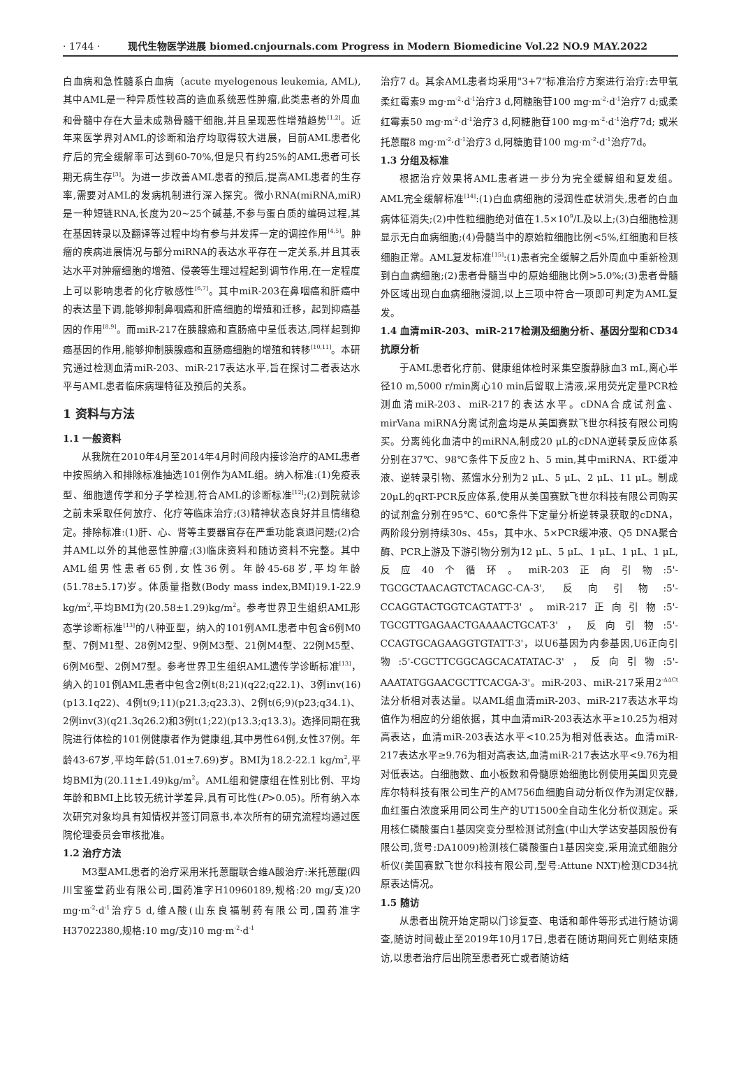· 1744 · 现代生物医学进展 biomed.cnjournals.com Progress in Modern Biomedicine Vol.22 NO.9 MAY.2022
白血病和急性髓系白血病（acute myelogenous leukemia, AML),其中AML是一种异质性较高的造血系统恶性肿瘤,此类患者的外周血和骨髓中存在大量未成熟骨髓干细胞,并且呈现恶性增殖趋势<sup>[1,2]</sup>。近年来医学界对AML的诊断和治疗均取得较大进展，目前AML患者化疗后的完全缓解率可达到60-70%,但是只有约25%的AML患者可长期无病生存<sup>[3]</sup>。为进一步改善AML患者的预后,提高AML患者的生存率,需要对AML的发病机制进行深入探究。微小RNA(miRNA,miR)是一种短链RNA,长度为20~25个碱基,不参与蛋白质的编码过程,其在基因转录以及翻译等过程中均有参与并发挥一定的调控作用<sup>[4,5]</sup>。肿瘤的疾病进展情况与部分miRNA的表达水平存在一定关系,并且其表达水平对肿瘤细胞的增殖、侵袭等生理过程起到调节作用,在一定程度上可以影响患者的化疗敏感性<sup>[6,7]</sup>。其中miR-203在鼻咽癌和肝癌中的表达量下调,能够抑制鼻咽癌和肝癌细胞的增殖和迁移，起到抑癌基因的作用<sup>[8,9]</sup>。而miR-217在胰腺癌和直肠癌中呈低表达,同样起到抑癌基因的作用,能够抑制胰腺癌和直肠癌细胞的增殖和转移<sup>[10,11]</sup>。本研究通过检测血清miR-203、miR-217表达水平,旨在探讨二者表达水平与AML患者临床病理特征及预后的关系。
1 资料与方法
1.1 一般资料
从我院在2010年4月至2014年4月时间段内接诊治疗的AML患者中按照纳入和排除标准抽选101例作为AML组。纳入标准:(1)免疫表型、细胞遗传学和分子学检测,符合AML的诊断标准<sup>[12]</sup>;(2)到院就诊之前未采取任何放疗、化疗等临床治疗;(3)精神状态良好并且情绪稳定。排除标准:(1)肝、心、肾等主要器官存在严重功能衰退问题;(2)合并AML以外的其他恶性肿瘤;(3)临床资料和随访资料不完整。其中AML组男性患者65例,女性36例。年龄45-68岁,平均年龄(51.78±5.17)岁。体质量指数(Body mass index,BMI)19.1-22.9 kg/m<sup>2</sup>,平均BMI为(20.58±1.29)kg/m<sup>2</sup>。参考世界卫生组织AML形态学诊断标准<sup>[13]</sup>的八种亚型，纳入的101例AML患者中包含6例M0型、7例M1型、28例M2型、9例M3型、21例M4型、22例M5型、6例M6型、2例M7型。参考世界卫生组织AML遗传学诊断标准<sup>[13]</sup>，纳入的101例AML患者中包含2例t(8;21)(q22;q22.1)、3例inv(16)(p13.1q22)、4例t(9;11)(p21.3;q23.3)、2例t(6;9)(p23;q34.1)、2例inv(3)(q21.3q26.2)和3例t(1;22)(p13.3;q13.3)。选择同期在我院进行体检的101例健康者作为健康组,其中男性64例,女性37例。年龄43-67岁,平均年龄(51.01±7.69)岁。BMI为18.2-22.1 kg/m<sup>2</sup>,平均BMI为(20.11±1.49)kg/m<sup>2</sup>。AML组和健康组在性别比例、平均年龄和BMI上比较无统计学差异,具有可比性(P>0.05)。所有纳入本次研究对象均具有知情权并签订同意书,本次所有的研究流程均通过医院伦理委员会审核批准。
1.2 治疗方法
M3型AML患者的治疗采用米托蒽醌联合维A酸治疗:米托蒽醌(四川宝鉴堂药业有限公司,国药准字H10960189,规格:20 mg/支)20 mg·m<sup>-2</sup>·d<sup>-1</sup>治疗5 d,维A酸(山东良福制药有限公司,国药准字H37022380,规格:10 mg/支)10 mg·m<sup>-2</sup>·d<sup>-1</sup>
治疗7 d。其余AML患者均采用"3+7"标准治疗方案进行治疗:去甲氧柔红霉素9 mg·m<sup>-2</sup>·d<sup>-1</sup>治疗3 d,阿糖胞苷100 mg·m<sup>-2</sup>·d<sup>-1</sup>治疗7 d;或柔红霉素50 mg·m<sup>-2</sup>·d<sup>-1</sup>治疗3 d,阿糖胞苷100 mg·m<sup>-2</sup>·d<sup>-1</sup>治疗7d; 或米托蒽醌8 mg·m<sup>-2</sup>·d<sup>-1</sup>治疗3 d,阿糖胞苷100 mg·m<sup>-2</sup>·d<sup>-1</sup>治疗7d。
1.3 分组及标准
根据治疗效果将AML患者进一步分为完全缓解组和复发组。AML完全缓解标准<sup>[14]</sup>:(1)白血病细胞的浸润性症状消失,患者的白血病体征消失;(2)中性粒细胞绝对值在1.5×10<sup>9</sup>/L及以上;(3)白细胞检测显示无白血病细胞;(4)骨髓当中的原始粒细胞比例<5%,红细胞和巨核细胞正常。AML复发标准<sup>[15]</sup>:(1)患者完全缓解之后外周血中重新检测到白血病细胞;(2)患者骨髓当中的原始细胞比例>5.0%;(3)患者骨髓外区域出现白血病细胞浸润,以上三项中符合一项即可判定为AML复发。
1.4 血清miR-203、miR-217检测及细胞分析、基因分型和CD34抗原分析
于AML患者化疗前、健康组体检时采集空腹静脉血3 mL,离心半径10 m,5000 r/min离心10 min后留取上清液,采用荧光定量PCR检测血清miR-203、miR-217的表达水平。cDNA合成试剂盒、mirVana miRNA分离试剂盒均是从美国赛默飞世尔科技有限公司购买。分离纯化血清中的miRNA,制成20 μL的cDNA逆转录反应体系分别在37℃、98℃条件下反应2 h、5 min,其中miRNA、RT-缓冲液、逆转录引物、蒸馏水分别为2 μL、5 μL、2 μL、11 μL。制成20μL的qRT-PCR反应体系,使用从美国赛默飞世尔科技有限公司购买的试剂盒分别在95℃、60℃条件下定量分析逆转录获取的cDNA，两阶段分别持续30s、45s，其中水、5×PCR缓冲液、Q5 DNA聚合酶、PCR上游及下游引物分别为12 μL、5 μL、1 μL、1 μL、1 μL,反应40个循环。miR-203正向引物:5'-TGCGCTAACAGTCTACAGC-CA-3', 反向引物:5'-CCAGGTACTGGTCAGTATT-3'。miR-217正向引物:5'-TGCGTTGAGAACTGAAAACTGCAT-3'，反向引物:5'-CCAGTGCAGAAGGTGTATT-3'，以U6基因为内参基因,U6正向引物:5'-CGCTTCGGCAGCACATATAC-3'，反向引物:5'-AAATATGGAACGCTTCACGA-3'。miR-203、miR-217采用2<sup>-ΔΔCt</sup>法分析相对表达量。以AML组血清miR-203、miR-217表达水平均值作为相应的分组依据，其中血清miR-203表达水平≥10.25为相对高表达，血清miR-203表达水平<10.25为相对低表达。血清miR-217表达水平≥9.76为相对高表达,血清miR-217表达水平<9.76为相对低表达。白细胞数、血小板数和骨髓原始细胞比例使用美国贝克曼库尔特科技有限公司生产的AM756血细胞自动分析仪作为测定仪器,血红蛋白浓度采用同公司生产的UT1500全自动生化分析仪测定。采用核仁磷酸蛋白1基因突变分型检测试剂盒(中山大学达安基因股份有限公司,货号:DA1009)检测核仁磷酸蛋白1基因突变,采用流式细胞分析仪(美国赛默飞世尔科技有限公司,型号:Attune NXT)检测CD34抗原表达情况。
1.5 随访
从患者出院开始定期以门诊复查、电话和邮件等形式进行随访调查,随访时间截止至2019年10月17日,患者在随访期间死亡则结束随访,以患者治疗后出院至患者死亡或者随访结